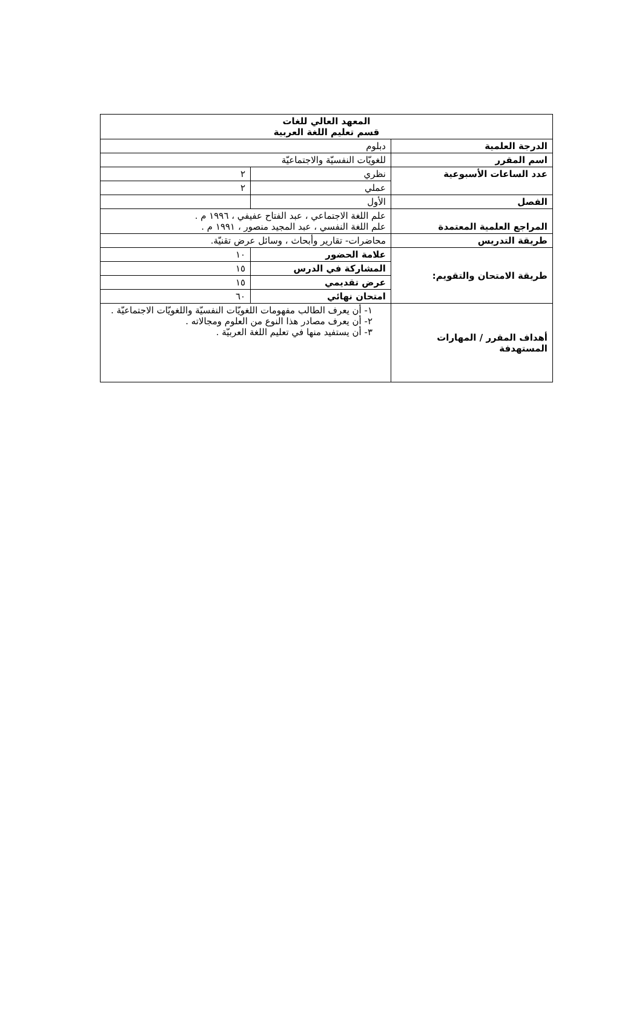| المعهد العالي للغات قسم تعليم اللغة العربية | | |
| الدرجة العلمية | دبلوم | |
| اسم المقرر | للغويّات النفسيّة والاجتماعيّة | |
| عدد الساعات الأسبوعية | نظري | ٢ |
| | عملي | ٢ |
| الفصل | الأول | |
| المراجع العلمية المعتمدة | علم اللغة الاجتماعي ، عبد الفتاح عفيفي ، ١٩٩٦ م . علم اللغة النفسي ، عبد المجيد منصور ، ١٩٩١ م . | |
| طريقة التدريس | محاضرات- تقارير وأبحاث ، وسائل عرض تقنيّة. | |
| طريقة الامتحان والتقويم: | علامة الحضور | ١٠ |
| | المشاركة في الدرس | ١٥ |
| | عرض تقديمي | ١٥ |
| | امتحان نهائي | ٦٠ |
| أهداف المقرر / المهارات المستهدفة | ١- أن يعرف الطالب مفهومات اللغويّات النفسيّة واللغويّات الاجتماعيّة . ٢- أن يعرف مصادر هذا النوع من العلوم ومجالاته . ٣- أن يستفيد منها في تعليم اللغة العربيّة . | |